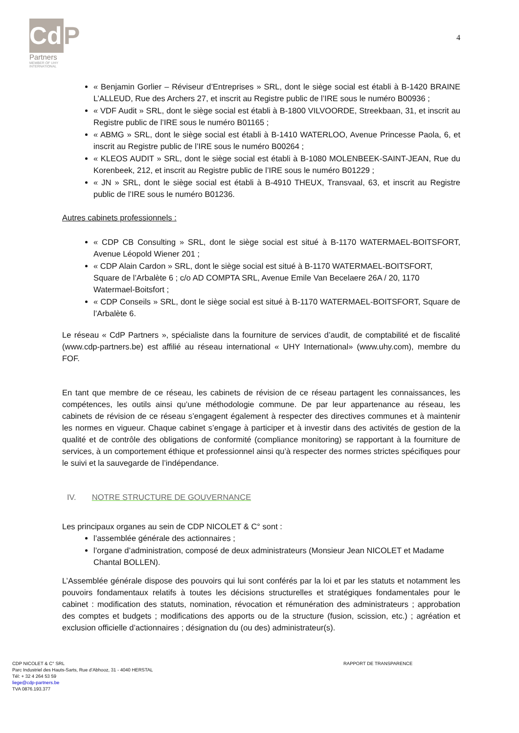Cd P
Partners
MEMBER OF UHY
INTERNATIONAL
4
« Benjamin Gorlier – Réviseur d’Entreprises » SRL, dont le siège social est établi à B-1420 BRAINE L’ALLEUD, Rue des Archers 27, et inscrit au Registre public de l’IRE sous le numéro B00936 ;
« VDF Audit » SRL, dont le siège social est établi à B-1800 VILVOORDE, Streekbaan, 31, et inscrit au Registre public de l’IRE sous le numéro B01165 ;
« ABMG » SRL, dont le siège social est établi à B-1410 WATERLOO, Avenue Princesse Paola, 6, et inscrit au Registre public de l’IRE sous le numéro B00264 ;
« KLEOS AUDIT » SRL, dont le siège social est établi à B-1080 MOLENBEEK-SAINT-JEAN, Rue du Korenbeek, 212, et inscrit au Registre public de l’IRE sous le numéro B01229 ;
« JN » SRL, dont le siège social est établi à B-4910 THEUX, Transvaal, 63, et inscrit au Registre public de l’IRE sous le numéro B01236.
Autres cabinets professionnels :
« CDP CB Consulting » SRL, dont le siège social est situé à B-1170 WATERMAEL-BOITSFORT, Avenue Léopold Wiener 201 ;
« CDP Alain Cardon » SRL, dont le siège social est situé à B-1170 WATERMAEL-BOITSFORT, Square de l’Arbalète 6 ; c/o AD COMPTA SRL, Avenue Emile Van Becelaere 26A / 20, 1170 Watermael-Boitsfort ;
« CDP Conseils » SRL, dont le siège social est situé à B-1170 WATERMAEL-BOITSFORT, Square de l’Arbalète 6.
Le réseau « CdP Partners », spécialiste dans la fourniture de services d’audit, de comptabilité et de fiscalité (www.cdp-partners.be) est affilié au réseau international « UHY International» (www.uhy.com), membre du FOF.
En tant que membre de ce réseau, les cabinets de révision de ce réseau partagent les connaissances, les compétences, les outils ainsi qu’une méthodologie commune. De par leur appartenance au réseau, les cabinets de révision de ce réseau s’engagent également à respecter des directives communes et à maintenir les normes en vigueur. Chaque cabinet s’engage à participer et à investir dans des activités de gestion de la qualité et de contrôle des obligations de conformité (compliance monitoring) se rapportant à la fourniture de services, à un comportement éthique et professionnel ainsi qu’à respecter des normes strictes spécifiques pour le suivi et la sauvegarde de l’indépendance.
IV. NOTRE STRUCTURE DE GOUVERNANCE
Les principaux organes au sein de CDP NICOLET & C° sont :
l’assemblée générale des actionnaires ;
l’organe d’administration, composé de deux administrateurs (Monsieur Jean NICOLET et Madame Chantal BOLLEN).
L’Assemblée générale dispose des pouvoirs qui lui sont conférés par la loi et par les statuts et notamment les pouvoirs fondamentaux relatifs à toutes les décisions structurelles et stratégiques fondamentales pour le cabinet : modification des statuts, nomination, révocation et rémunération des administrateurs ; approbation des comptes et budgets ; modifications des apports ou de la structure (fusion, scission, etc.) ; agréation et exclusion officielle d’actionnaires ; désignation du (ou des) administrateur(s).
RAPPORT DE TRANSPARENCE
CDP NICOLET & C° SRL
Parc Industriel des Hauts-Sarts, Rue d’Abhooz, 31 - 4040 HERSTAL
Tél: + 32 4 264 53 59
liege@cdp-partners.be
TVA 0876.193.377